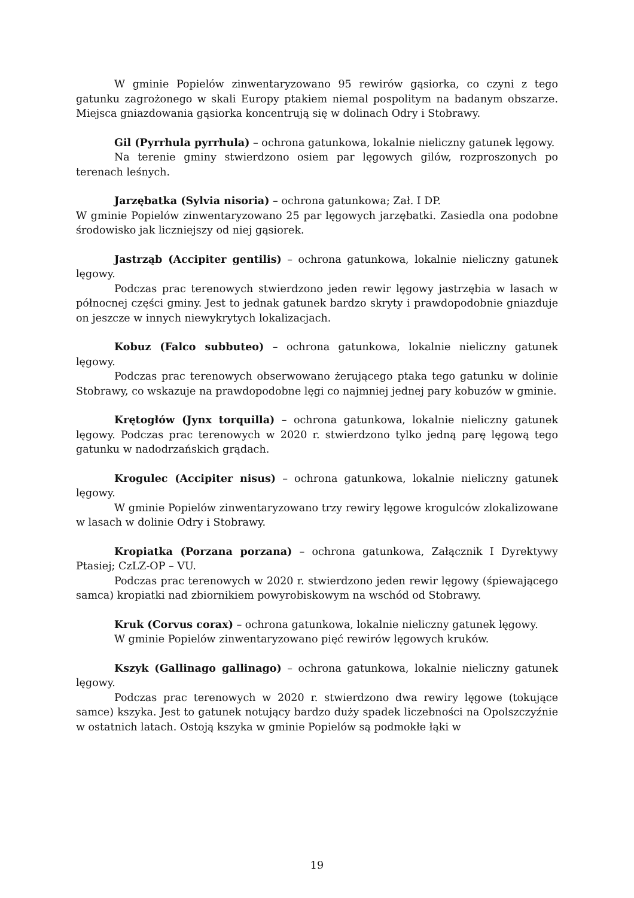W gminie Popielów zinwentaryzowano 95 rewirów gąsiorka, co czyni z tego gatunku zagrożonego w skali Europy ptakiem niemal pospolitym na badanym obszarze. Miejsca gniazdowania gąsiorka koncentrują się w dolinach Odry i Stobrawy.
Gil (Pyrrhula pyrrhula) – ochrona gatunkowa, lokalnie nieliczny gatunek lęgowy.
Na terenie gminy stwierdzono osiem par lęgowych gilów, rozproszonych po terenach leśnych.
Jarzębatka (Sylvia nisoria) – ochrona gatunkowa; Zał. I DP.
W gminie Popielów zinwentaryzowano 25 par lęgowych jarzębatki. Zasiedla ona podobne środowisko jak liczniejszy od niej gąsiorek.
Jastrząb (Accipiter gentilis) – ochrona gatunkowa, lokalnie nieliczny gatunek lęgowy.
Podczas prac terenowych stwierdzono jeden rewir lęgowy jastrzębia w lasach w północnej części gminy. Jest to jednak gatunek bardzo skryty i prawdopodobnie gniazduje on jeszcze w innych niewykrytych lokalizacjach.
Kobuz (Falco subbuteo) – ochrona gatunkowa, lokalnie nieliczny gatunek lęgowy.
Podczas prac terenowych obserwowano żerującego ptaka tego gatunku w dolinie Stobrawy, co wskazuje na prawdopodobne lęgi co najmniej jednej pary kobuzów w gminie.
Krętogłów (Jynx torquilla) – ochrona gatunkowa, lokalnie nieliczny gatunek lęgowy. Podczas prac terenowych w 2020 r. stwierdzono tylko jedną parę lęgową tego gatunku w nadodrzańskich grądach.
Krogulec (Accipiter nisus) – ochrona gatunkowa, lokalnie nieliczny gatunek lęgowy.
W gminie Popielów zinwentaryzowano trzy rewiry lęgowe krogulców zlokalizowane w lasach w dolinie Odry i Stobrawy.
Kropiatka (Porzana porzana) – ochrona gatunkowa, Załącznik I Dyrektywy Ptasiej; CzLZ-OP – VU.
Podczas prac terenowych w 2020 r. stwierdzono jeden rewir lęgowy (śpiewającego samca) kropiatki nad zbiornikiem powyrobiskowym na wschód od Stobrawy.
Kruk (Corvus corax) – ochrona gatunkowa, lokalnie nieliczny gatunek lęgowy.
W gminie Popielów zinwentaryzowano pięć rewirów lęgowych kruków.
Kszyk (Gallinago gallinago) – ochrona gatunkowa, lokalnie nieliczny gatunek lęgowy.
Podczas prac terenowych w 2020 r. stwierdzono dwa rewiry lęgowe (tokujące samce) kszyka. Jest to gatunek notujący bardzo duży spadek liczebności na Opolszczyźnie w ostatnich latach. Ostoją kszyka w gminie Popielów są podmokłe łąki w
19